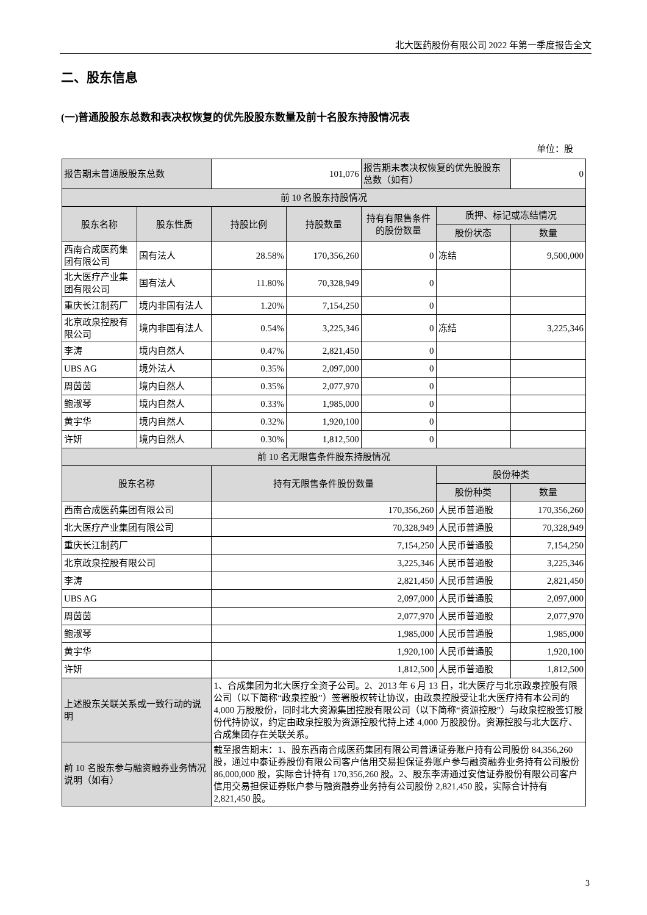北大医药股份有限公司 2022 年第一季度报告全文
二、股东信息
(一)普通股股东总数和表决权恢复的优先股股东数量及前十名股东持股情况表
单位：股
| 报告期末普通股股东总数 | | 101,076 | | 报告期末表决权恢复的优先股股东总数（如有） | | 0 |
| 前 10 名股东持股情况 | | | | | | |
| 股东名称 | 股东性质 | 持股比例 | 持股数量 | 持有有限售条件的股份数量 | 质押、标记或冻结情况 | |
| | | | | | 股份状态 | 数量 |
| 西南合成医药集团有限公司 | 国有法人 | 28.58% | 170,356,260 | 0 | 冻结 | 9,500,000 |
| 北大医疗产业集团有限公司 | 国有法人 | 11.80% | 70,328,949 | 0 | | |
| 重庆长江制药厂 | 境内非国有法人 | 1.20% | 7,154,250 | 0 | | |
| 北京政泉控股有限公司 | 境内非国有法人 | 0.54% | 3,225,346 | 0 | 冻结 | 3,225,346 |
| 李涛 | 境内自然人 | 0.47% | 2,821,450 | 0 | | |
| UBS AG | 境外法人 | 0.35% | 2,097,000 | 0 | | |
| 周茵茵 | 境内自然人 | 0.35% | 2,077,970 | 0 | | |
| 鲍淑琴 | 境内自然人 | 0.33% | 1,985,000 | 0 | | |
| 黄宇华 | 境内自然人 | 0.32% | 1,920,100 | 0 | | |
| 许妍 | 境内自然人 | 0.30% | 1,812,500 | 0 | | |
| 前 10 名无限售条件股东持股情况 | | | | | | |
| 股东名称 | | 持有无限售条件股份数量 | | | 股份种类 | |
| | | | | | 股份种类 | 数量 |
| 西南合成医药集团有限公司 | | 170,356,260 | | | 人民币普通股 | 170,356,260 |
| 北大医疗产业集团有限公司 | | 70,328,949 | | | 人民币普通股 | 70,328,949 |
| 重庆长江制药厂 | | 7,154,250 | | | 人民币普通股 | 7,154,250 |
| 北京政泉控股有限公司 | | 3,225,346 | | | 人民币普通股 | 3,225,346 |
| 李涛 | | 2,821,450 | | | 人民币普通股 | 2,821,450 |
| UBS AG | | 2,097,000 | | | 人民币普通股 | 2,097,000 |
| 周茵茵 | | 2,077,970 | | | 人民币普通股 | 2,077,970 |
| 鲍淑琴 | | 1,985,000 | | | 人民币普通股 | 1,985,000 |
| 黄宇华 | | 1,920,100 | | | 人民币普通股 | 1,920,100 |
| 许妍 | | 1,812,500 | | | 人民币普通股 | 1,812,500 |
| 上述股东关联关系或一致行动的说明 | | 1、合成集团为北大医疗全资子公司。2、2013 年 6 月 13 日，北大医疗与北京政泉控股有限公司（以下简称“政泉控股”）签署股权转让协议，由政泉控股受让北大医疗持有本公司的 4,000 万股股份，同时北大资源集团控股有限公司（以下简称“资源控股”）与政泉控股签订股份代持协议，约定由政泉控股为资源控股代持上述 4,000 万股股份。资源控股与北大医疗、合成集团存在关联关系。 | | | | |
| 前 10 名股东参与融资融券业务情况说明（如有） | | 截至报告期末：1、股东西南合成医药集团有限公司普通证券账户持有公司股份 84,356,260 股，通过中泰证券股份有限公司客户信用交易担保证券账户参与融资融券业务持有公司股份 86,000,000 股，实际合计持有 170,356,260 股。2、股东李涛通过安信证券股份有限公司客户信用交易担保证券账户参与融资融券业务持有公司股份 2,821,450 股，实际合计持有 2,821,450 股。 | | | | |
3